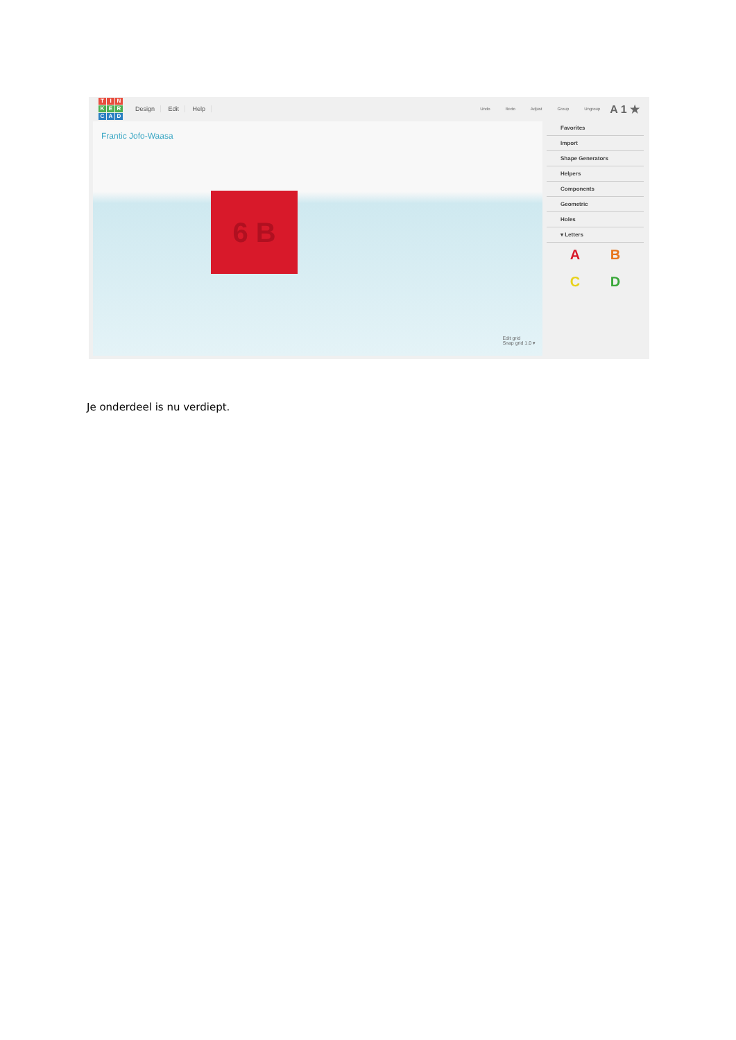TINKERCAD
Design Edit Help
Undo Redo Adjust Group Ungroup
A 1 ★
Frantic Jofo-Waasa
6 B
Edit grid
Snap grid 1.0 ▾
Favorites
Import
Shape Generators
Helpers
Components
Geometric
Holes
▾ Letters
ABCD
Je onderdeel is nu verdiept.